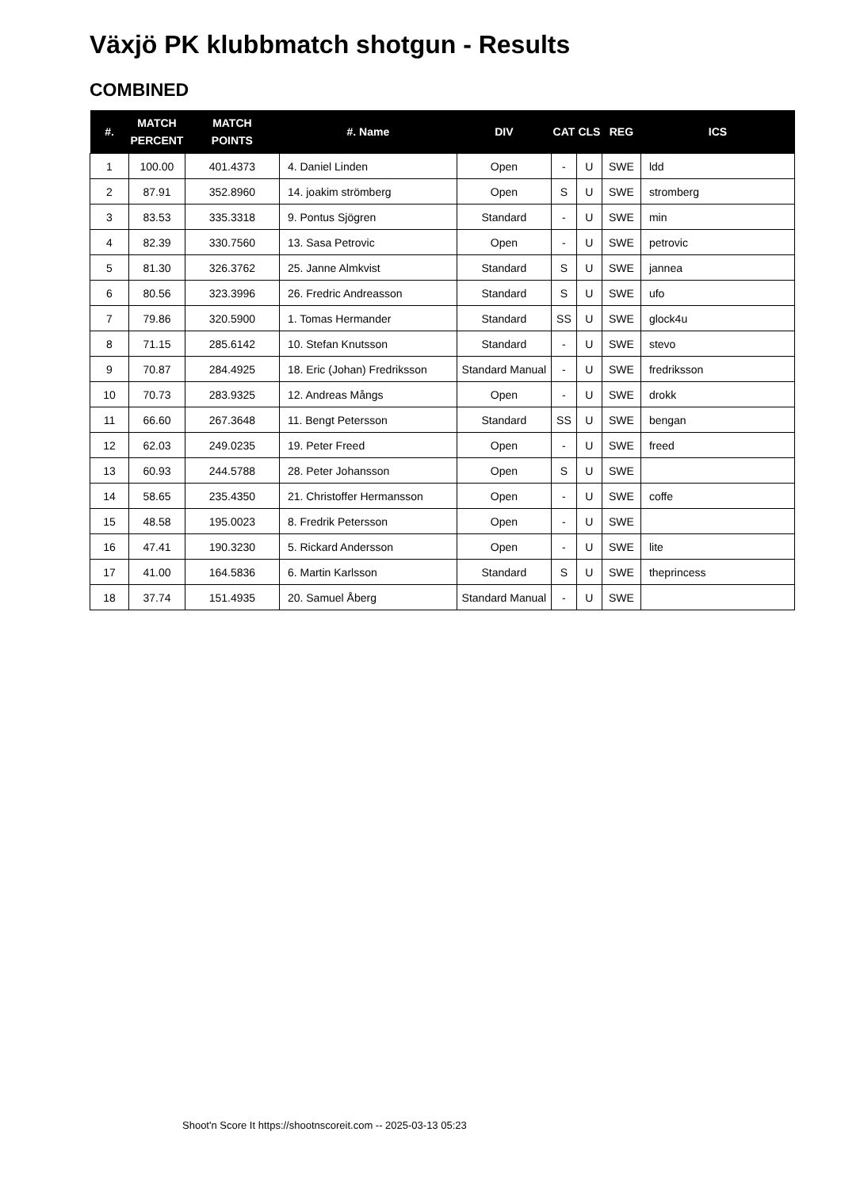Växjö PK klubbmatch shotgun - Results
COMBINED
| #. | MATCH PERCENT | MATCH POINTS | #. Name | DIV | CAT | CLS | REG | ICS |
| --- | --- | --- | --- | --- | --- | --- | --- | --- |
| 1 | 100.00 | 401.4373 | 4. Daniel Linden | Open | - | U | SWE | ldd |
| 2 | 87.91 | 352.8960 | 14. joakim strömberg | Open | S | U | SWE | stromberg |
| 3 | 83.53 | 335.3318 | 9. Pontus Sjögren | Standard | - | U | SWE | min |
| 4 | 82.39 | 330.7560 | 13. Sasa Petrovic | Open | - | U | SWE | petrovic |
| 5 | 81.30 | 326.3762 | 25. Janne Almkvist | Standard | S | U | SWE | jannea |
| 6 | 80.56 | 323.3996 | 26. Fredric Andreasson | Standard | S | U | SWE | ufo |
| 7 | 79.86 | 320.5900 | 1. Tomas Hermander | Standard | SS | U | SWE | glock4u |
| 8 | 71.15 | 285.6142 | 10. Stefan Knutsson | Standard | - | U | SWE | stevo |
| 9 | 70.87 | 284.4925 | 18. Eric (Johan) Fredriksson | Standard Manual | - | U | SWE | fredriksson |
| 10 | 70.73 | 283.9325 | 12. Andreas Mångs | Open | - | U | SWE | drokk |
| 11 | 66.60 | 267.3648 | 11. Bengt Petersson | Standard | SS | U | SWE | bengan |
| 12 | 62.03 | 249.0235 | 19. Peter Freed | Open | - | U | SWE | freed |
| 13 | 60.93 | 244.5788 | 28. Peter Johansson | Open | S | U | SWE | |
| 14 | 58.65 | 235.4350 | 21. Christoffer Hermansson | Open | - | U | SWE | coffe |
| 15 | 48.58 | 195.0023 | 8. Fredrik Petersson | Open | - | U | SWE | |
| 16 | 47.41 | 190.3230 | 5. Rickard Andersson | Open | - | U | SWE | lite |
| 17 | 41.00 | 164.5836 | 6. Martin Karlsson | Standard | S | U | SWE | theprincess |
| 18 | 37.74 | 151.4935 | 20. Samuel Åberg | Standard Manual | - | U | SWE | |
Shoot'n Score It https://shootnscoreit.com -- 2025-03-13 05:23